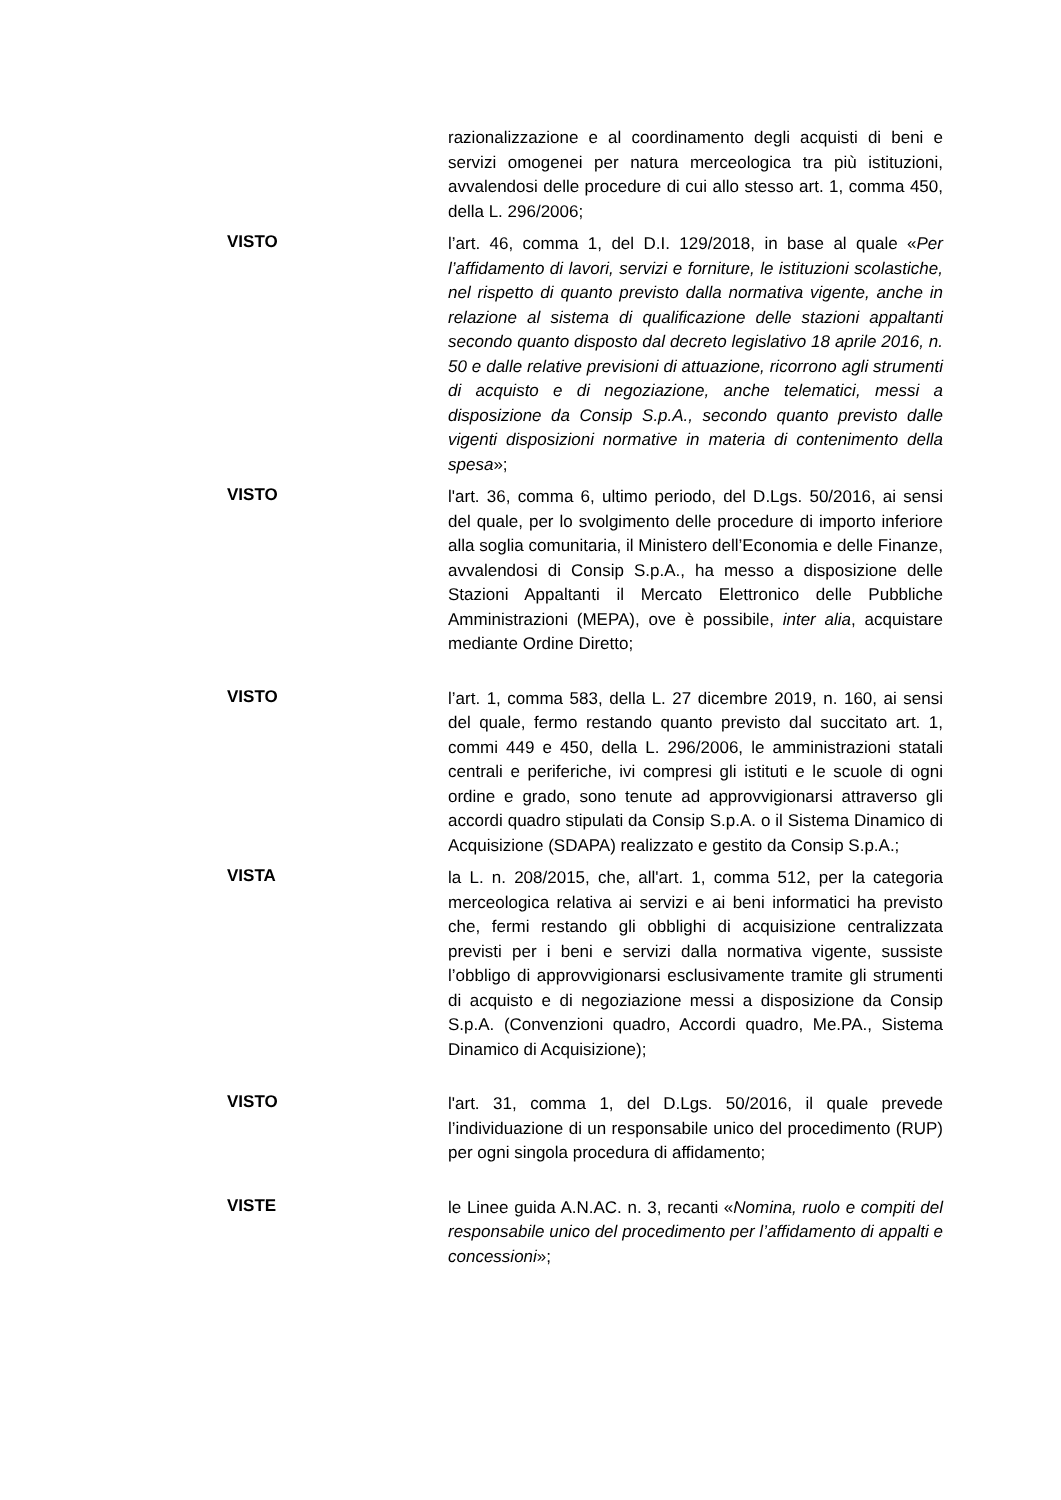razionalizzazione e al coordinamento degli acquisti di beni e servizi omogenei per natura merceologica tra più istituzioni, avvalendosi delle procedure di cui allo stesso art. 1, comma 450, della L. 296/2006;
VISTO
l’art. 46, comma 1, del D.I. 129/2018, in base al quale «Per l’affidamento di lavori, servizi e forniture, le istituzioni scolastiche, nel rispetto di quanto previsto dalla normativa vigente, anche in relazione al sistema di qualificazione delle stazioni appaltanti secondo quanto disposto dal decreto legislativo 18 aprile 2016, n. 50 e dalle relative previsioni di attuazione, ricorrono agli strumenti di acquisto e di negoziazione, anche telematici, messi a disposizione da Consip S.p.A., secondo quanto previsto dalle vigenti disposizioni normative in materia di contenimento della spesa»;
VISTO
l'art. 36, comma 6, ultimo periodo, del D.Lgs. 50/2016, ai sensi del quale, per lo svolgimento delle procedure di importo inferiore alla soglia comunitaria, il Ministero dell’Economia e delle Finanze, avvalendosi di Consip S.p.A., ha messo a disposizione delle Stazioni Appaltanti il Mercato Elettronico delle Pubbliche Amministrazioni (MEPA), ove è possibile, inter alia, acquistare mediante Ordine Diretto;
VISTO
l’art. 1, comma 583, della L. 27 dicembre 2019, n. 160, ai sensi del quale, fermo restando quanto previsto dal succitato art. 1, commi 449 e 450, della L. 296/2006, le amministrazioni statali centrali e periferiche, ivi compresi gli istituti e le scuole di ogni ordine e grado, sono tenute ad approvvigionarsi attraverso gli accordi quadro stipulati da Consip S.p.A. o il Sistema Dinamico di Acquisizione (SDAPA) realizzato e gestito da Consip S.p.A.;
VISTA
la L. n. 208/2015, che, all'art. 1, comma 512, per la categoria merceologica relativa ai servizi e ai beni informatici ha previsto che, fermi restando gli obblighi di acquisizione centralizzata previsti per i beni e servizi dalla normativa vigente, sussiste l’obbligo di approvvigionarsi esclusivamente tramite gli strumenti di acquisto e di negoziazione messi a disposizione da Consip S.p.A. (Convenzioni quadro, Accordi quadro, Me.PA., Sistema Dinamico di Acquisizione);
VISTO
l'art. 31, comma 1, del D.Lgs. 50/2016, il quale prevede l’individuazione di un responsabile unico del procedimento (RUP) per ogni singola procedura di affidamento;
VISTE
le Linee guida A.N.AC. n. 3, recanti «Nomina, ruolo e compiti del responsabile unico del procedimento per l’affidamento di appalti e concessioni»;